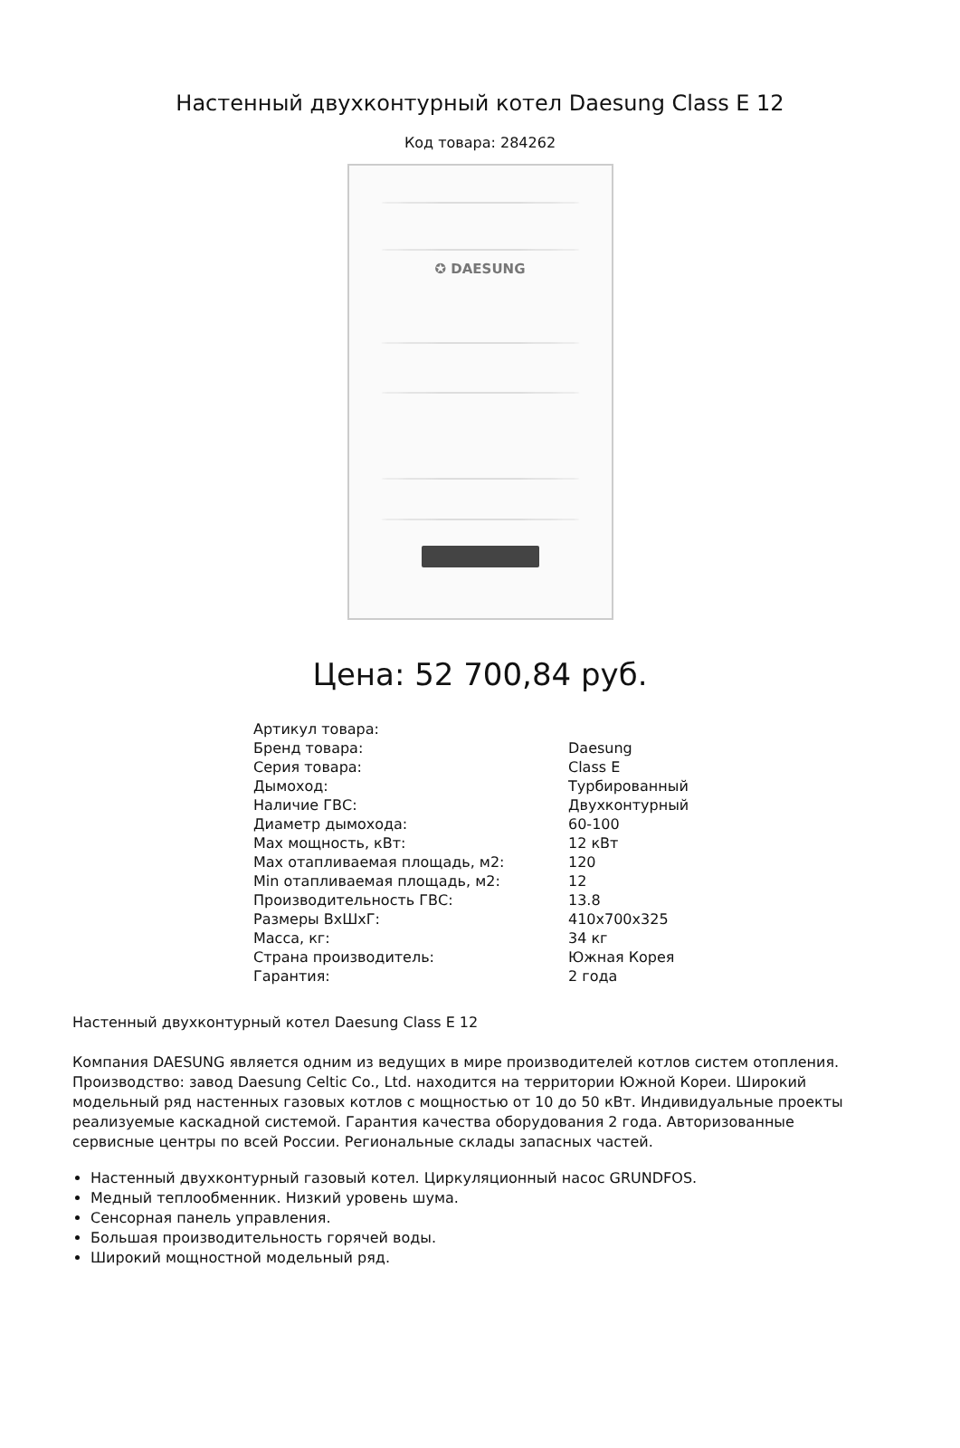Настенный двухконтурный котел Daesung Class E 12
Код товара: 284262
✪ DAESUNG
Цена: 52 700,84 руб.
| Артикул товара: | |
| Бренд товара: | Daesung |
| Серия товара: | Class E |
| Дымоход: | Турбированный |
| Наличие ГВС: | Двухконтурный |
| Диаметр дымохода: | 60-100 |
| Max мощность, кВт: | 12 кВт |
| Max отапливаемая площадь, м2: | 120 |
| Min отапливаемая площадь, м2: | 12 |
| Производительность ГВС: | 13.8 |
| Размеры ВxШxГ: | 410x700x325 |
| Масса, кг: | 34 кг |
| Страна производитель: | Южная Корея |
| Гарантия: | 2 года |
Настенный двухконтурный котел Daesung Class E 12
Компания DAESUNG является одним из ведущих в мире производителей котлов систем отопления. Производство: завод Daesung Celtic Co., Ltd. находится на территории Южной Кореи. Широкий модельный ряд настенных газовых котлов с мощностью от 10 до 50 кВт. Индивидуальные проекты реализуемые каскадной системой. Гарантия качества оборудования 2 года. Авторизованные сервисные центры по всей России. Региональные склады запасных частей.
Настенный двухконтурный газовый котел. Циркуляционный насос GRUNDFOS.
Медный теплообменник. Низкий уровень шума.
Сенсорная панель управления.
Большая производительность горячей воды.
Широкий мощностной модельный ряд.